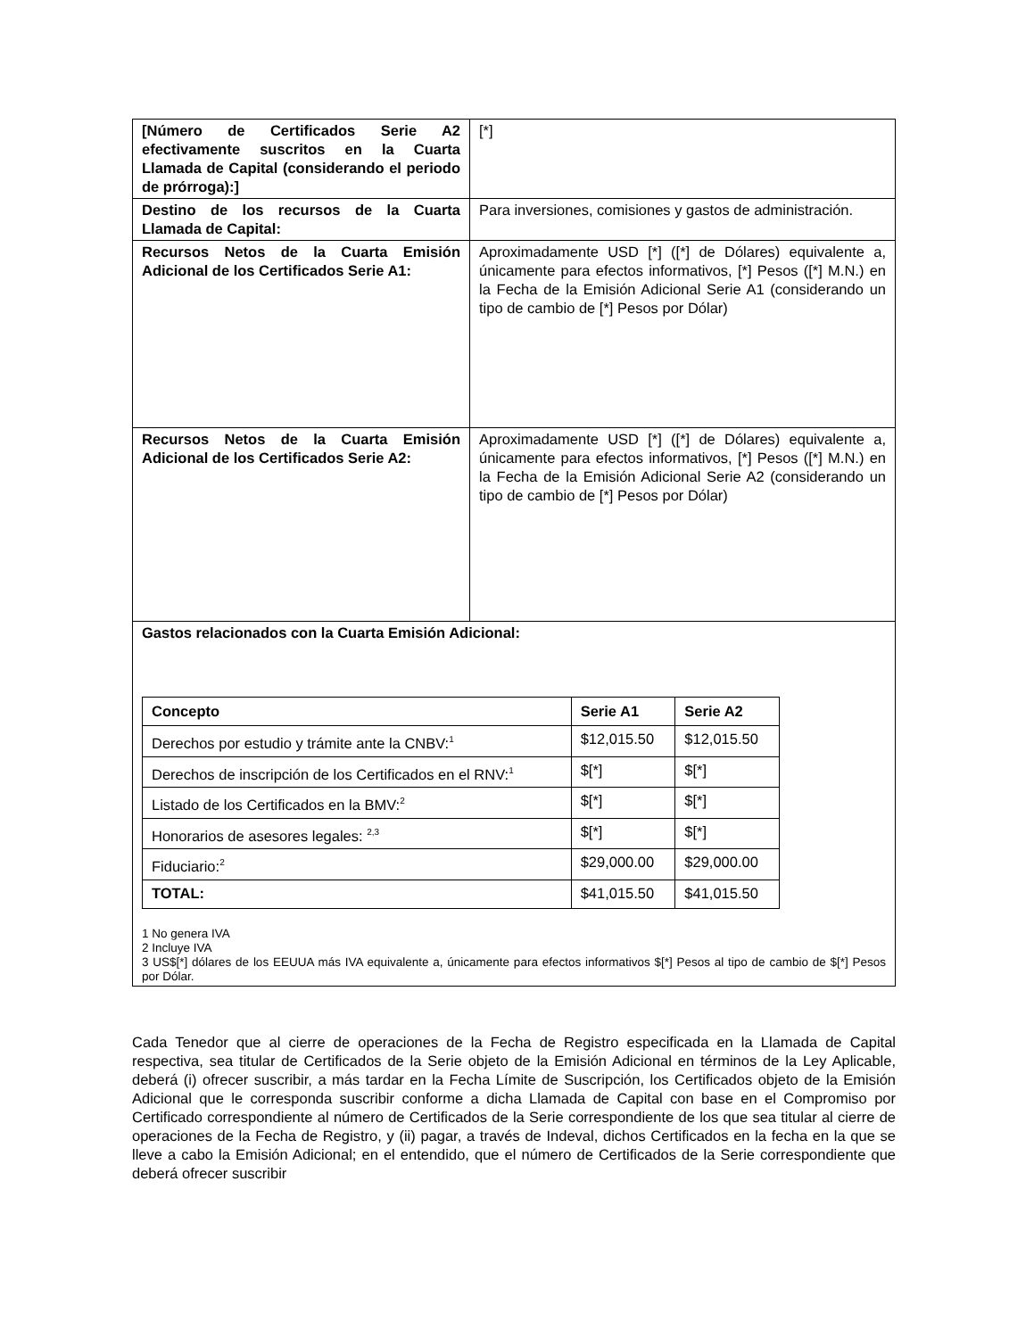| [Número de Certificados Serie A2 efectivamente suscritos en la Cuarta Llamada de Capital (considerando el periodo de prórroga):] | [*] |
| Destino de los recursos de la Cuarta Llamada de Capital: | Para inversiones, comisiones y gastos de administración. |
| Recursos Netos de la Cuarta Emisión Adicional de los Certificados Serie A1: | Aproximadamente USD [*] ([*] de Dólares) equivalente a, únicamente para efectos informativos, [*] Pesos ([*] M.N.) en la Fecha de la Emisión Adicional Serie A1 (considerando un tipo de cambio de [*] Pesos por Dólar) |
| Recursos Netos de la Cuarta Emisión Adicional de los Certificados Serie A2: | Aproximadamente USD [*] ([*] de Dólares) equivalente a, únicamente para efectos informativos, [*] Pesos ([*] M.N.) en la Fecha de la Emisión Adicional Serie A2 (considerando un tipo de cambio de [*] Pesos por Dólar) |
| Gastos relacionados con la Cuarta Emisión Adicional: / Concepto / Serie A1 / Serie A2 / / --- / --- / --- / / Derechos por estudio y trámite ante la CNBV:<sup>1</sup> / $12,015.50 / $12,015.50 / / Derechos de inscripción de los Certificados en el RNV:<sup>1</sup> / $[*] / $[*] / / Listado de los Certificados en la BMV:<sup>2</sup> / $[*] / $[*] / / Honorarios de asesores legales: <sup>2,3</sup> / $[*] / $[*] / / Fiduciario:<sup>2</sup> / $29,000.00 / $29,000.00 / / TOTAL: / $41,015.50 / $41,015.50 / 1 No genera IVA 2 Incluye IVA 3 US$[*] dólares de los EEUUA más IVA equivalente a, únicamente para efectos informativos $[*] Pesos al tipo de cambio de $[*] Pesos por Dólar. | |
Cada Tenedor que al cierre de operaciones de la Fecha de Registro especificada en la Llamada de Capital respectiva, sea titular de Certificados de la Serie objeto de la Emisión Adicional en términos de la Ley Aplicable, deberá (i) ofrecer suscribir, a más tardar en la Fecha Límite de Suscripción, los Certificados objeto de la Emisión Adicional que le corresponda suscribir conforme a dicha Llamada de Capital con base en el Compromiso por Certificado correspondiente al número de Certificados de la Serie correspondiente de los que sea titular al cierre de operaciones de la Fecha de Registro, y (ii) pagar, a través de Indeval, dichos Certificados en la fecha en la que se lleve a cabo la Emisión Adicional; en el entendido, que el número de Certificados de la Serie correspondiente que deberá ofrecer suscribir